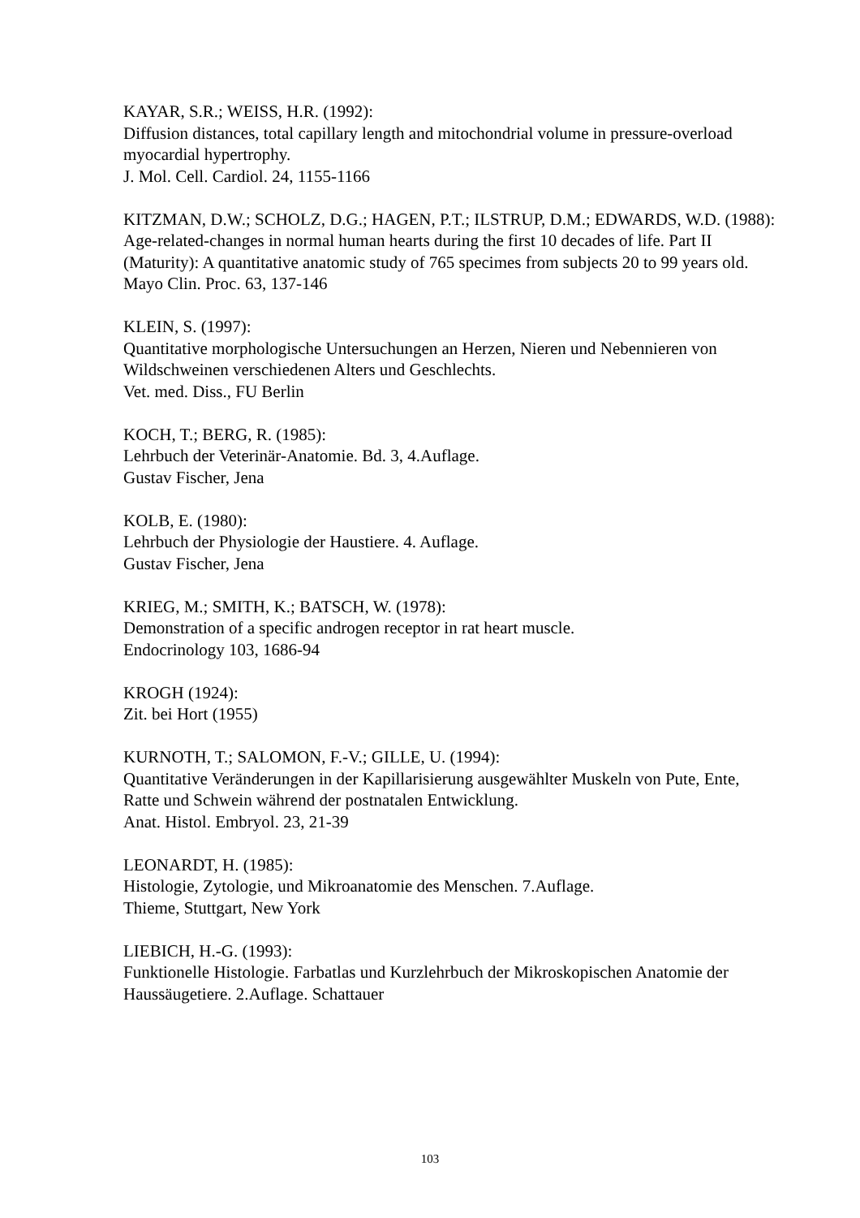KAYAR, S.R.; WEISS, H.R. (1992):
Diffusion distances, total capillary length and mitochondrial volume in pressure-overload myocardial hypertrophy.
J. Mol. Cell. Cardiol. 24, 1155-1166
KITZMAN, D.W.; SCHOLZ, D.G.; HAGEN, P.T.; ILSTRUP, D.M.; EDWARDS, W.D. (1988):
Age-related-changes in normal human hearts during the first 10 decades of life. Part II (Maturity): A quantitative anatomic study of 765 specimes from subjects 20 to 99 years old.
Mayo Clin. Proc. 63, 137-146
KLEIN, S. (1997):
Quantitative morphologische Untersuchungen an Herzen, Nieren und Nebennieren von Wildschweinen verschiedenen Alters und Geschlechts.
Vet. med. Diss., FU Berlin
KOCH, T.; BERG, R. (1985):
Lehrbuch der Veterinär-Anatomie. Bd. 3, 4.Auflage.
Gustav Fischer, Jena
KOLB, E. (1980):
Lehrbuch der Physiologie der Haustiere. 4. Auflage.
Gustav Fischer, Jena
KRIEG, M.; SMITH, K.; BATSCH, W. (1978):
Demonstration of a specific androgen receptor in rat heart muscle.
Endocrinology 103, 1686-94
KROGH (1924):
Zit. bei Hort (1955)
KURNOTH, T.; SALOMON, F.-V.; GILLE, U. (1994):
Quantitative Veränderungen in der Kapillarisierung ausgewählter Muskeln von Pute, Ente, Ratte und Schwein während der postnatalen Entwicklung.
Anat. Histol. Embryol. 23, 21-39
LEONARDT, H. (1985):
Histologie, Zytologie, und Mikroanatomie des Menschen. 7.Auflage.
Thieme, Stuttgart, New York
LIEBICH, H.-G. (1993):
Funktionelle Histologie. Farbatlas und Kurzlehrbuch der Mikroskopischen Anatomie der Haussäugetiere. 2.Auflage. Schattauer
103